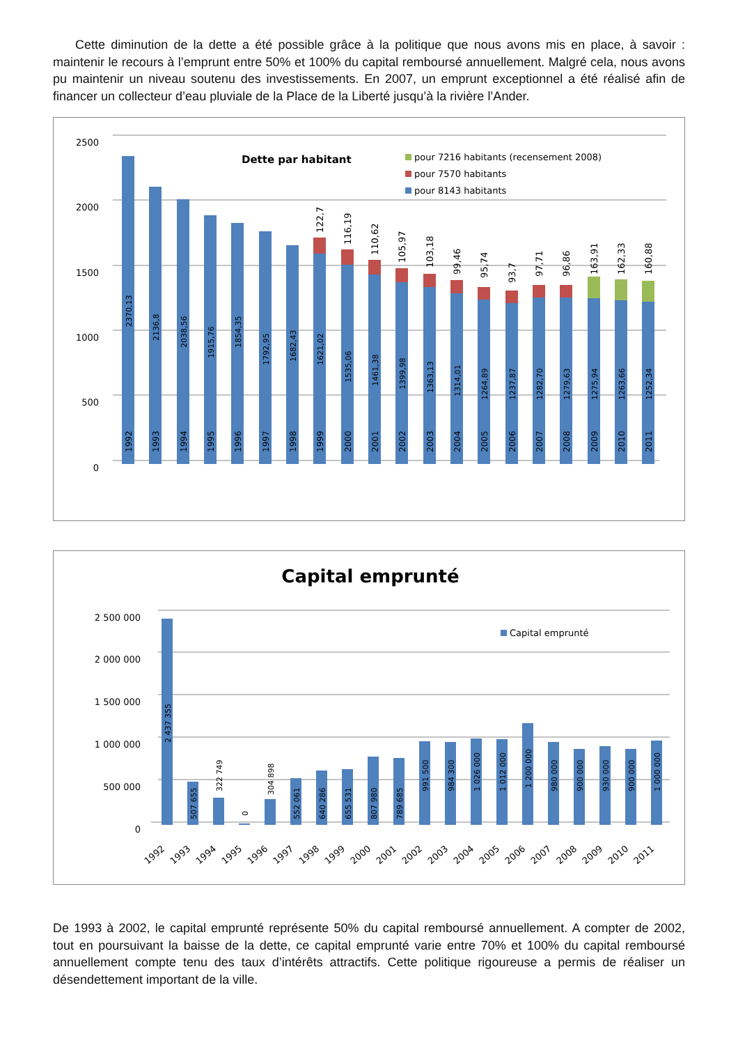Cette diminution de la dette a été possible grâce à la politique que nous avons mis en place, à savoir : maintenir le recours à l’emprunt entre 50% et 100% du capital remboursé annuellement. Malgré cela, nous avons pu maintenir un niveau soutenu des investissements. En 2007, un emprunt exceptionnel a été réalisé afin de financer un collecteur d’eau pluviale de la Place de la Liberté jusqu’à la rivière l’Ander.
2500
2000
1500
1000
500
0
Dette par habitant
pour 7216 habitants (recensement 2008)
pour 7570 habitants
pour 8143 habitants
1992
1993
1994
1995
1996
1997
1998
1999
2000
2001
2002
2003
2004
2005
2006
2007
2008
2009
2010
2011
2370,13
2136,8
2038,56
1915,76
1854,35
1792,95
1682,43
1621,02
1535,06
1461,38
1399,98
1363,13
1314,01
1264,89
1237,87
1282,70
1279,63
1275,94
1263,66
1252,34
122,7
116,19
110,62
105,97
103,18
99,46
95,74
93,7
97,71
96,86
163,91
162,33
160,88
Capital emprunté
2 500 000
2 000 000
1 500 000
1 000 000
500 000
0
Capital emprunté
2 437 355
507 655
322 749
0
304 898
552 061
640 286
655 531
807 980
789 685
991 500
984 300
1 026 000
1 012 000
1 200 000
980 000
900 000
930 000
900 000
1 000 000
1992
1993
1994
1995
1996
1997
1998
1999
2000
2001
2002
2003
2004
2005
2006
2007
2008
2009
2010
2011
De 1993 à 2002, le capital emprunté représente 50% du capital remboursé annuellement. A compter de 2002, tout en poursuivant la baisse de la dette, ce capital emprunté varie entre 70% et 100% du capital remboursé annuellement compte tenu des taux d’intérêts attractifs. Cette politique rigoureuse a permis de réaliser un désendettement important de la ville.